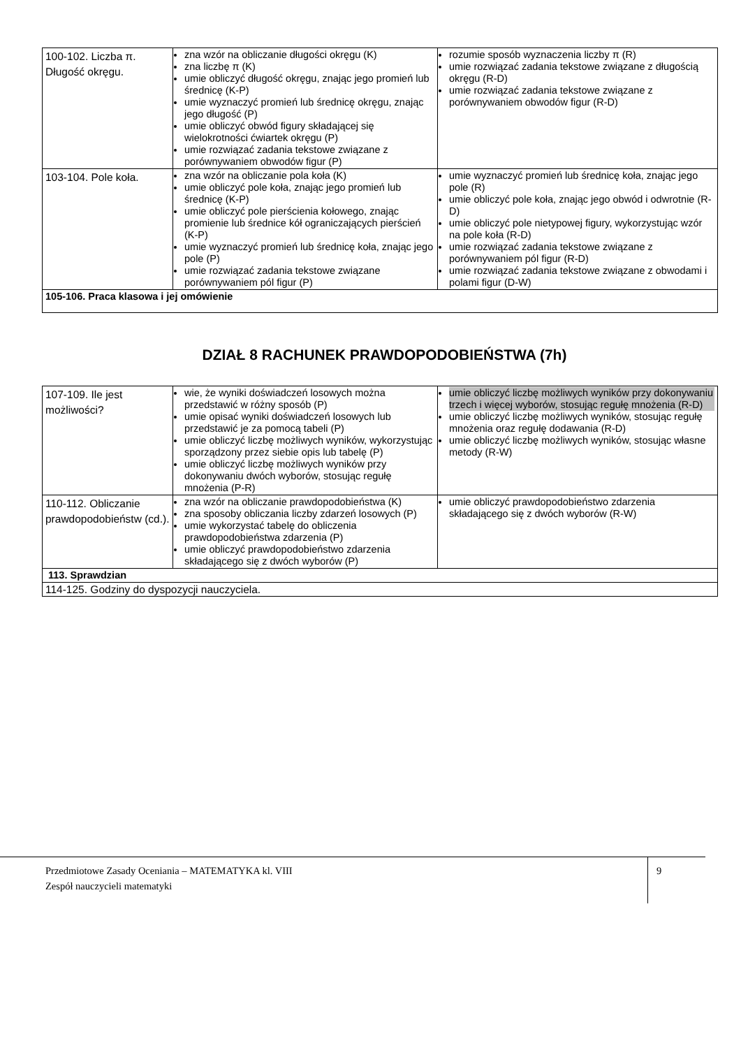| 100-102. Liczba π. Długość okręgu. | zna wzór na obliczanie długości okręgu (K) zna liczbę π (K) umie obliczyć długość okręgu, znając jego promień lub średnicę (K-P) umie wyznaczyć promień lub średnicę okręgu, znając jego długość (P) umie obliczyć obwód figury składającej się wielokrotności ćwiartek okręgu (P) umie rozwiązać zadania tekstowe związane z porównywaniem obwodów figur (P) | rozumie sposób wyznaczenia liczby π (R) umie rozwiązać zadania tekstowe związane z długością okręgu (R-D) umie rozwiązać zadania tekstowe związane z porównywaniem obwodów figur (R-D) |
| 103-104. Pole koła. | zna wzór na obliczanie pola koła (K) umie obliczyć pole koła, znając jego promień lub średnicę (K-P) umie obliczyć pole pierścienia kołowego, znając promienie lub średnice kół ograniczających pierścień (K-P) umie wyznaczyć promień lub średnicę koła, znając jego pole (P) umie rozwiązać zadania tekstowe związane porównywaniem pól figur (P) | umie wyznaczyć promień lub średnicę koła, znając jego pole (R) umie obliczyć pole koła, znając jego obwód i odwrotnie (R-D) umie obliczyć pole nietypowej figury, wykorzystując wzór na pole koła (R-D) umie rozwiązać zadania tekstowe związane z porównywaniem pól figur (R-D) umie rozwiązać zadania tekstowe związane z obwodami i polami figur (D-W) |
| 105-106. Praca klasowa i jej omówienie | | |
DZIAŁ 8 RACHUNEK PRAWDOPODOBIEŃSTWA (7h)
| 107-109. Ile jest możliwości? | wie, że wyniki doświadczeń losowych można przedstawić w różny sposób (P) umie opisać wyniki doświadczeń losowych lub przedstawić je za pomocą tabeli (P) umie obliczyć liczbę możliwych wyników, wykorzystując sporządzony przez siebie opis lub tabelę (P) umie obliczyć liczbę możliwych wyników przy dokonywaniu dwóch wyborów, stosując regułę mnożenia (P-R) | umie obliczyć liczbę możliwych wyników przy dokonywaniu trzech i więcej wyborów, stosując regułę mnożenia (R-D) umie obliczyć liczbę możliwych wyników, stosując regułę mnożenia oraz regułę dodawania (R-D) umie obliczyć liczbę możliwych wyników, stosując własne metody (R-W) |
| 110-112. Obliczanie prawdopodobieństw (cd.). | zna wzór na obliczanie prawdopodobieństwa (K) zna sposoby obliczania liczby zdarzeń losowych (P) umie wykorzystać tabelę do obliczenia prawdopodobieństwa zdarzenia (P) umie obliczyć prawdopodobieństwo zdarzenia składającego się z dwóch wyborów (P) | umie obliczyć prawdopodobieństwo zdarzenia składającego się z dwóch wyborów (R-W) |
| 113. Sprawdzian | | |
| 114-125. Godziny do dyspozycji nauczyciela. | | |
Przedmiotowe Zasady Oceniania – MATEMATYKA kl. VIII
Zespół nauczycieli matematyki
9